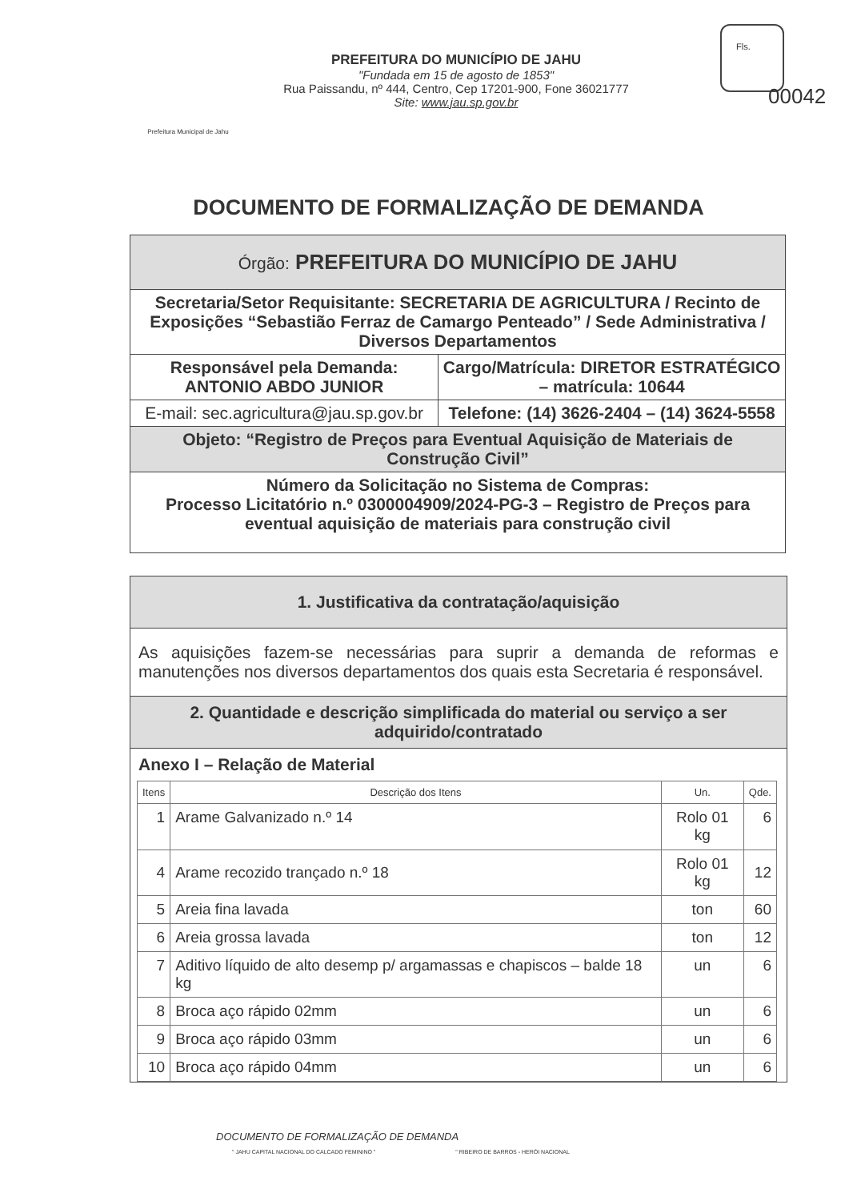Prefeitura Municipal de Jahu
PREFEITURA DO MUNICÍPIO DE JAHU
"Fundada em 15 de agosto de 1853"
Rua Paissandu, nº 444, Centro, Cep 17201-900, Fone 36021777
Site: www.jau.sp.gov.br
Fls.
00042
DOCUMENTO DE FORMALIZAÇÃO DE DEMANDA
| Órgão: PREFEITURA DO MUNICÍPIO DE JAHU | |
| Secretaria/Setor Requisitante: SECRETARIA DE AGRICULTURA / Recinto de Exposições “Sebastião Ferraz de Camargo Penteado” / Sede Administrativa / Diversos Departamentos | |
| Responsável pela Demanda: ANTONIO ABDO JUNIOR | Cargo/Matrícula: DIRETOR ESTRATÉGICO – matrícula: 10644 |
| E-mail: sec.agricultura@jau.sp.gov.br | Telefone: (14) 3626-2404 – (14) 3624-5558 |
| Objeto: “Registro de Preços para Eventual Aquisição de Materiais de Construção Civil” | |
| Número da Solicitação no Sistema de Compras: Processo Licitatório n.º 0300004909/2024-PG-3 – Registro de Preços para eventual aquisição de materiais para construção civil | |
1. Justificativa da contratação/aquisição
As aquisições fazem-se necessárias para suprir a demanda de reformas e manutenções nos diversos departamentos dos quais esta Secretaria é responsável.
2. Quantidade e descrição simplificada do material ou serviço a ser adquirido/contratado
Anexo I – Relação de Material
| Itens | Descrição dos Itens | Un. | Qde. |
| --- | --- | --- | --- |
| 1 | Arame Galvanizado n.º 14 | Rolo 01 kg | 6 |
| 4 | Arame recozido trançado n.º 18 | Rolo 01 kg | 12 |
| 5 | Areia fina lavada | ton | 60 |
| 6 | Areia grossa lavada | ton | 12 |
| 7 | Aditivo líquido de alto desemp p/ argamassas e chapiscos – balde 18 kg | un | 6 |
| 8 | Broca aço rápido 02mm | un | 6 |
| 9 | Broca aço rápido 03mm | un | 6 |
| 10 | Broca aço rápido 04mm | un | 6 |
DOCUMENTO DE FORMALIZAÇÃO DE DEMANDA
" JAHU CAPITAL NACIONAL DO CALCADO FEMININO " " RIBEIRO DE BARROS - HERÓI NACIONAL